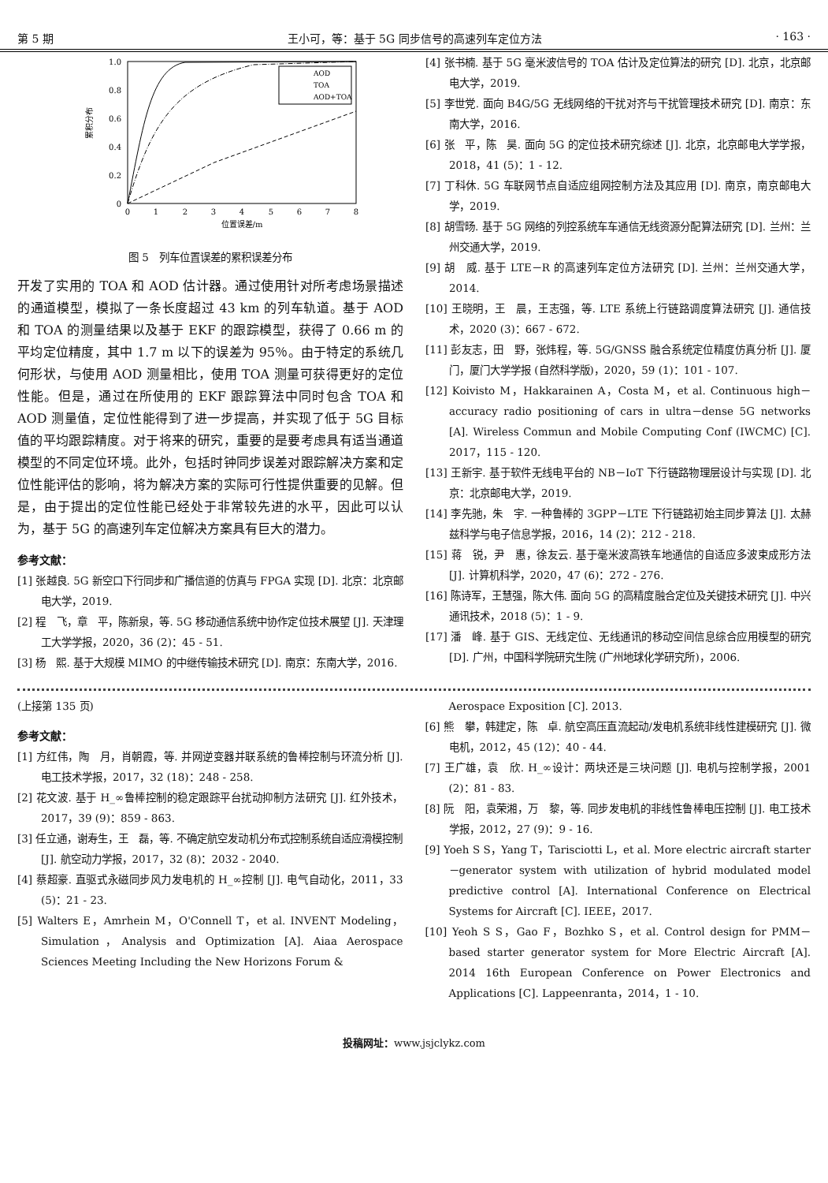第 5 期 王小可，等：基于 5G 同步信号的高速列车定位方法 · 163 ·
1.0
0.8
0.6
0.4
0.2
0
0
1
2
3
4
5
6
7
8
位置误差/m
累积分布
AOD
TOA
AOD+TOA
图 5　列车位置误差的累积误差分布
开发了实用的 TOA 和 AOD 估计器。通过使用针对所考虑场景描述的通道模型，模拟了一条长度超过 43 km 的列车轨道。基于 AOD 和 TOA 的测量结果以及基于 EKF 的跟踪模型，获得了 0.66 m 的平均定位精度，其中 1.7 m 以下的误差为 95％。由于特定的系统几何形状，与使用 AOD 测量相比，使用 TOA 测量可获得更好的定位性能。但是，通过在所使用的 EKF 跟踪算法中同时包含 TOA 和 AOD 测量值，定位性能得到了进一步提高，并实现了低于 5G 目标值的平均跟踪精度。对于将来的研究，重要的是要考虑具有适当通道模型的不同定位环境。此外，包括时钟同步误差对跟踪解决方案和定位性能评估的影响，将为解决方案的实际可行性提供重要的见解。但是，由于提出的定位性能已经处于非常较先进的水平，因此可以认为，基于 5G 的高速列车定位解决方案具有巨大的潜力。
参考文献：
[1] 张越良. 5G 新空口下行同步和广播信道的仿真与 FPGA 实现 [D]. 北京：北京邮电大学，2019.
[2] 程　飞，章　平，陈新泉，等. 5G 移动通信系统中协作定位技术展望 [J]. 天津理工大学学报，2020，36 (2)：45 - 51.
[3] 杨　熙. 基于大规模 MIMO 的中继传输技术研究 [D]. 南京：东南大学，2016.
[4] 张书楠. 基于 5G 毫米波信号的 TOA 估计及定位算法的研究 [D]. 北京，北京邮电大学，2019.
[5] 李世党. 面向 B4G/5G 无线网络的干扰对齐与干扰管理技术研究 [D]. 南京：东南大学，2016.
[6] 张　平，陈　昊. 面向 5G 的定位技术研究综述 [J]. 北京，北京邮电大学学报，2018，41 (5)：1 - 12.
[7] 丁科休. 5G 车联网节点自适应组网控制方法及其应用 [D]. 南京，南京邮电大学，2019.
[8] 胡雪旸. 基于 5G 网络的列控系统车车通信无线资源分配算法研究 [D]. 兰州：兰州交通大学，2019.
[9] 胡　威. 基于 LTE－R 的高速列车定位方法研究 [D]. 兰州：兰州交通大学，2014.
[10] 王晓明，王　晨，王志强，等. LTE 系统上行链路调度算法研究 [J]. 通信技术，2020 (3)：667 - 672.
[11] 彭友志，田　野，张炜程，等. 5G/GNSS 融合系统定位精度仿真分析 [J]. 厦门，厦门大学学报 (自然科学版)，2020，59 (1)：101 - 107.
[12] Koivisto M，Hakkarainen A，Costa M，et al. Continuous high－accuracy radio positioning of cars in ultra－dense 5G networks [A]. Wireless Commun and Mobile Computing Conf (IWCMC) [C]. 2017，115 - 120.
[13] 王新宇. 基于软件无线电平台的 NB－IoT 下行链路物理层设计与实现 [D]. 北京：北京邮电大学，2019.
[14] 李先驰，朱　宇. 一种鲁棒的 3GPP－LTE 下行链路初始主同步算法 [J]. 太赫兹科学与电子信息学报，2016，14 (2)：212 - 218.
[15] 蒋　锐，尹　惠，徐友云. 基于毫米波高铁车地通信的自适应多波束成形方法 [J]. 计算机科学，2020，47 (6)：272 - 276.
[16] 陈诗军，王慧强，陈大伟. 面向 5G 的高精度融合定位及关键技术研究 [J]. 中兴通讯技术，2018 (5)：1 - 9.
[17] 潘　峰. 基于 GIS、无线定位、无线通讯的移动空间信息综合应用模型的研究 [D]. 广州，中国科学院研究生院 (广州地球化学研究所)，2006.
(上接第 135 页)
参考文献：
[1] 方红伟，陶　月，肖朝霞，等. 并网逆变器并联系统的鲁棒控制与环流分析 [J]. 电工技术学报，2017，32 (18)：248 - 258.
[2] 花文波. 基于 H_∞鲁棒控制的稳定跟踪平台扰动抑制方法研究 [J]. 红外技术，2017，39 (9)：859 - 863.
[3] 任立通，谢寿生，王　磊，等. 不确定航空发动机分布式控制系统自适应滑模控制 [J]. 航空动力学报，2017，32 (8)：2032 - 2040.
[4] 蔡超豪. 直驱式永磁同步风力发电机的 H_∞控制 [J]. 电气自动化，2011，33 (5)：21 - 23.
[5] Walters E，Amrhein M，O'Connell T，et al. INVENT Modeling，Simulation，Analysis and Optimization [A]. Aiaa Aerospace Sciences Meeting Including the New Horizons Forum &
Aerospace Exposition [C]. 2013.
[6] 熊　攀，韩建定，陈　卓. 航空高压直流起动/发电机系统非线性建模研究 [J]. 微电机，2012，45 (12)：40 - 44.
[7] 王广雄，袁　欣. H_∞设计：两块还是三块问题 [J]. 电机与控制学报，2001 (2)：81 - 83.
[8] 阮　阳，袁荣湘，万　黎，等. 同步发电机的非线性鲁棒电压控制 [J]. 电工技术学报，2012，27 (9)：9 - 16.
[9] Yoeh S S，Yang T，Tarisciotti L，et al. More electric aircraft starter－generator system with utilization of hybrid modulated model predictive control [A]. International Conference on Electrical Systems for Aircraft [C]. IEEE，2017.
[10] Yeoh S S，Gao F，Bozhko S，et al. Control design for PMM－based starter generator system for More Electric Aircraft [A]. 2014 16th European Conference on Power Electronics and Applications [C]. Lappeenranta，2014，1 - 10.
投稿网址：www.jsjclykz.com